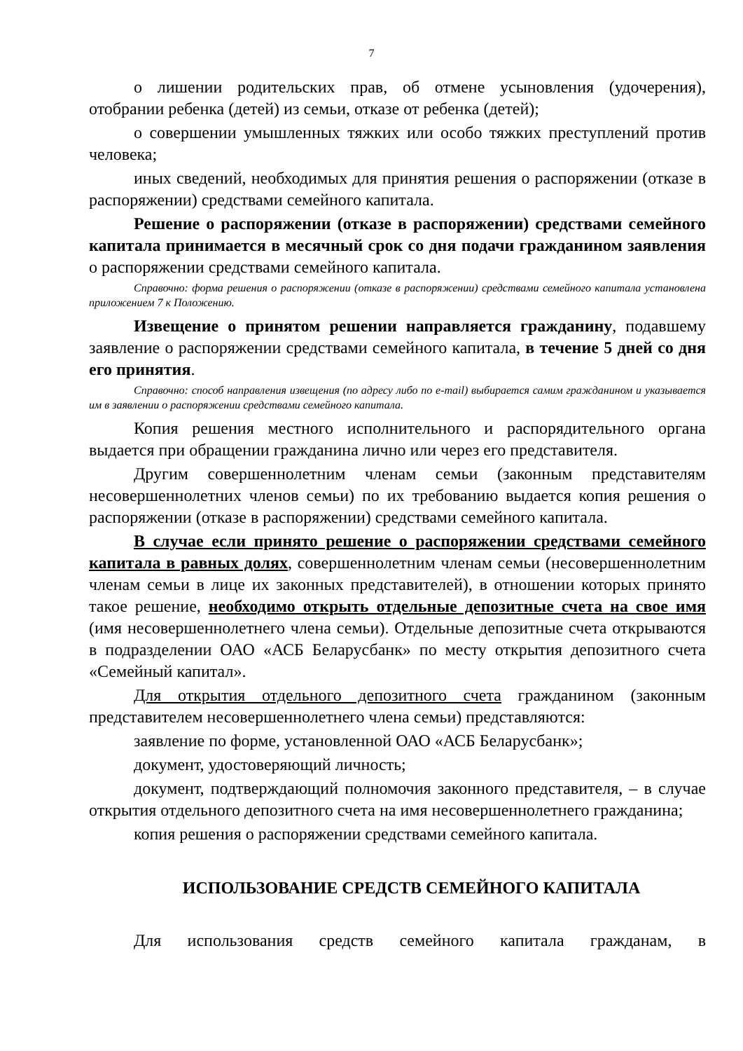7
о лишении родительских прав, об отмене усыновления (удочерения), отобрании ребенка (детей) из семьи, отказе от ребенка (детей);
о совершении умышленных тяжких или особо тяжких преступлений против человека;
иных сведений, необходимых для принятия решения о распоряжении (отказе в распоряжении) средствами семейного капитала.
Решение о распоряжении (отказе в распоряжении) средствами семейного капитала принимается в месячный срок со дня подачи гражданином заявления о распоряжении средствами семейного капитала.
Справочно: форма решения о распоряжении (отказе в распоряжении) средствами семейного капитала установлена приложением 7 к Положению.
Извещение о принятом решении направляется гражданину, подавшему заявление о распоряжении средствами семейного капитала, в течение 5 дней со дня его принятия.
Справочно: способ направления извещения (по адресу либо по e-mail) выбирается самим гражданином и указывается им в заявлении о распоряжении средствами семейного капитала.
Копия решения местного исполнительного и распорядительного органа выдается при обращении гражданина лично или через его представителя.
Другим совершеннолетним членам семьи (законным представителям несовершеннолетних членов семьи) по их требованию выдается копия решения о распоряжении (отказе в распоряжении) средствами семейного капитала.
В случае если принято решение о распоряжении средствами семейного капитала в равных долях, совершеннолетним членам семьи (несовершеннолетним членам семьи в лице их законных представителей), в отношении которых принято такое решение, необходимо открыть отдельные депозитные счета на свое имя (имя несовершеннолетнего члена семьи). Отдельные депозитные счета открываются в подразделении ОАО «АСБ Беларусбанк» по месту открытия депозитного счета «Семейный капитал».
Для открытия отдельного депозитного счета гражданином (законным представителем несовершеннолетнего члена семьи) представляются:
заявление по форме, установленной ОАО «АСБ Беларусбанк»;
документ, удостоверяющий личность;
документ, подтверждающий полномочия законного представителя, – в случае открытия отдельного депозитного счета на имя несовершеннолетнего гражданина;
копия решения о распоряжении средствами семейного капитала.
ИСПОЛЬЗОВАНИЕ СРЕДСТВ СЕМЕЙНОГО КАПИТАЛА
Для использования средств семейного капитала гражданам, в